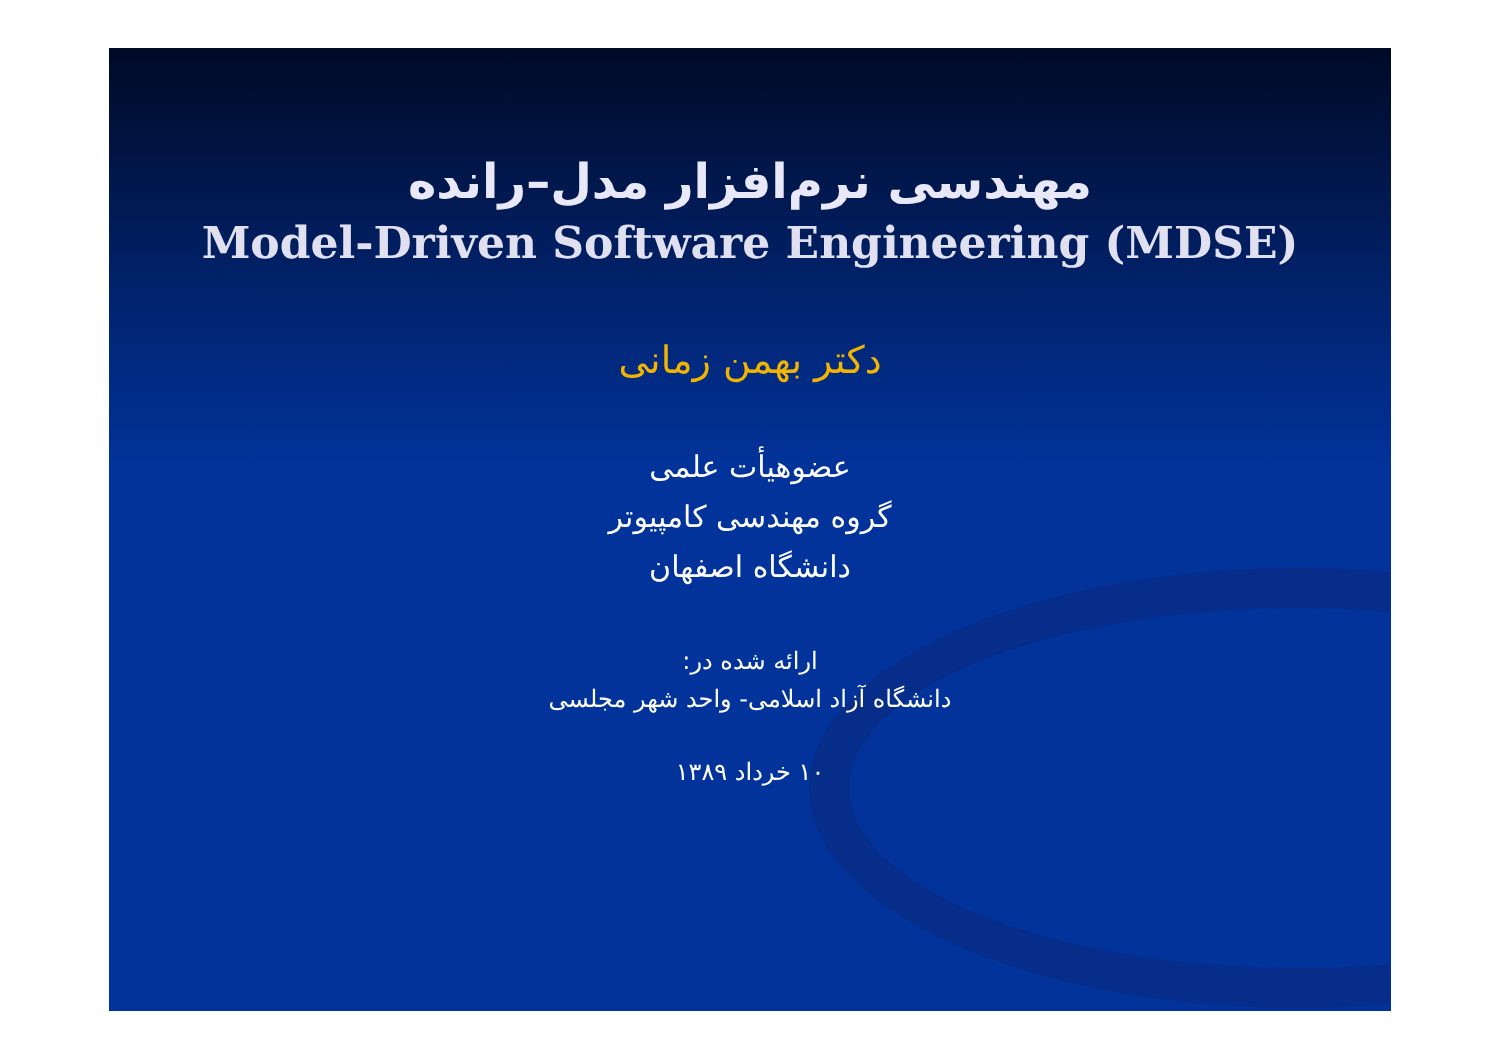مهندسی نرم‌افزار مدل–رانده
Model-Driven Software Engineering (MDSE)
دکتر بهمن زمانی
عضوهیأت علمی
گروه مهندسی کامپیوتر
دانشگاه اصفهان
ارائه شده در:
دانشگاه آزاد اسلامی- واحد شهر مجلسی
۱۰ خرداد ۱۳۸۹